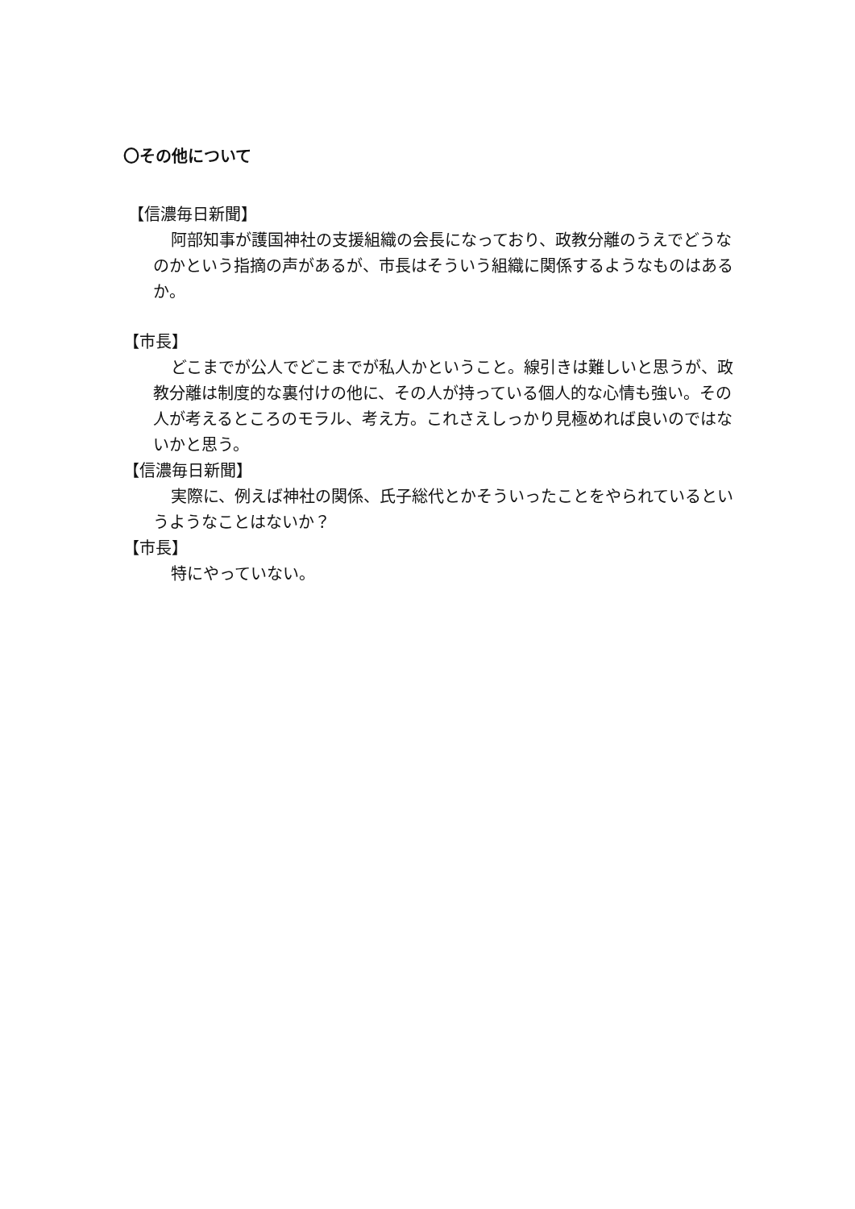〇その他について
【信濃毎日新聞】
阿部知事が護国神社の支援組織の会長になっており、政教分離のうえでどうなのかという指摘の声があるが、市長はそういう組織に関係するようなものはあるか。
【市長】
どこまでが公人でどこまでが私人かということ。線引きは難しいと思うが、政教分離は制度的な裏付けの他に、その人が持っている個人的な心情も強い。その人が考えるところのモラル、考え方。これさえしっかり見極めれば良いのではないかと思う。
【信濃毎日新聞】
実際に、例えば神社の関係、氏子総代とかそういったことをやられているというようなことはないか？
【市長】
特にやっていない。